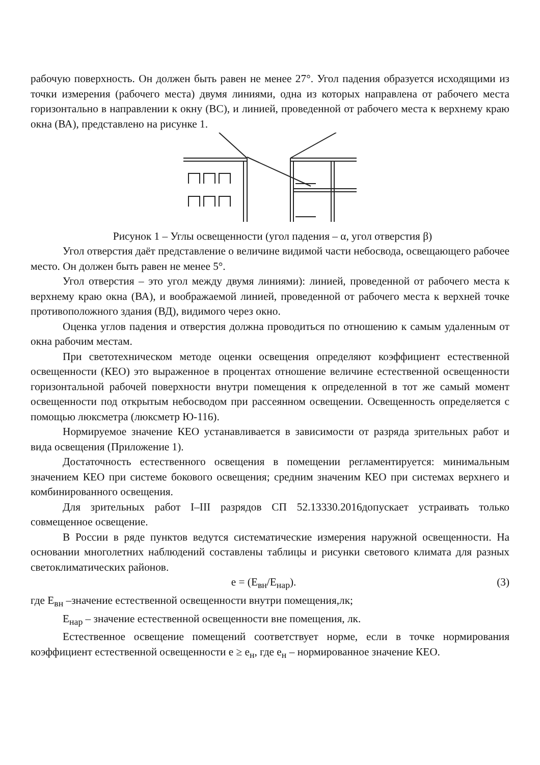рабочую поверхность. Он должен быть равен не менее 27°. Угол падения образуется исходящими из точки измерения (рабочего места) двумя линиями, одна из которых направлена от рабочего места горизонтально в направлении к окну (ВС), и линией, проведенной от рабочего места к верхнему краю окна (ВА), представлено на рисунке 1.
Рисунок 1 – Углы освещенности (угол падения – α, угол отверстия β)
Угол отверстия даёт представление о величине видимой части небосвода, освещающего рабочее место. Он должен быть равен не менее 5°.
Угол отверстия – это угол между двумя линиями): линией, проведенной от рабочего места к верхнему краю окна (ВА), и воображаемой линией, проведенной от рабочего места к верхней точке противоположного здания (ВД), видимого через окно.
Оценка углов падения и отверстия должна проводиться по отношению к самым удаленным от окна рабочим местам.
При светотехническом методе оценки освещения определяют коэффициент естественной освещенности (КЕО) это выраженное в процентах отношение величине естественной освещенности горизонтальной рабочей поверхности внутри помещения к определенной в тот же самый момент освещенности под открытым небосводом при рассеянном освещении. Освещенность определяется с помощью люксметра (люксметр Ю-116).
Нормируемое значение КЕО устанавливается в зависимости от разряда зрительных работ и вида освещения (Приложение 1).
Достаточность естественного освещения в помещении регламентируется: минимальным значением КЕО при системе бокового освещения; средним значеним КЕО при системах верхнего и комбинированного освещения.
Для зрительных работ I–III разрядов СП 52.13330.2016допускает устраивать только совмещенное освещение.
В России в ряде пунктов ведутся систематические измерения наружной освещенности. На основании многолетних наблюдений составлены таблицы и рисунки светового климата для разных светоклиматических районов.
e = (E<sub>вн</sub>/E<sub>нар</sub>). (3)
где E<sub>вн</sub> –значение естественной освещенности внутри помещения,лк;
E<sub>нар</sub> – значение естественной освещенности вне помещения, лк.
Естественное освещение помещений соответствует норме, если в точке нормирования коэффициент естественной освещенности е ≥ е<sub>н</sub>, где е<sub>н</sub> – нормированное значение КЕО.